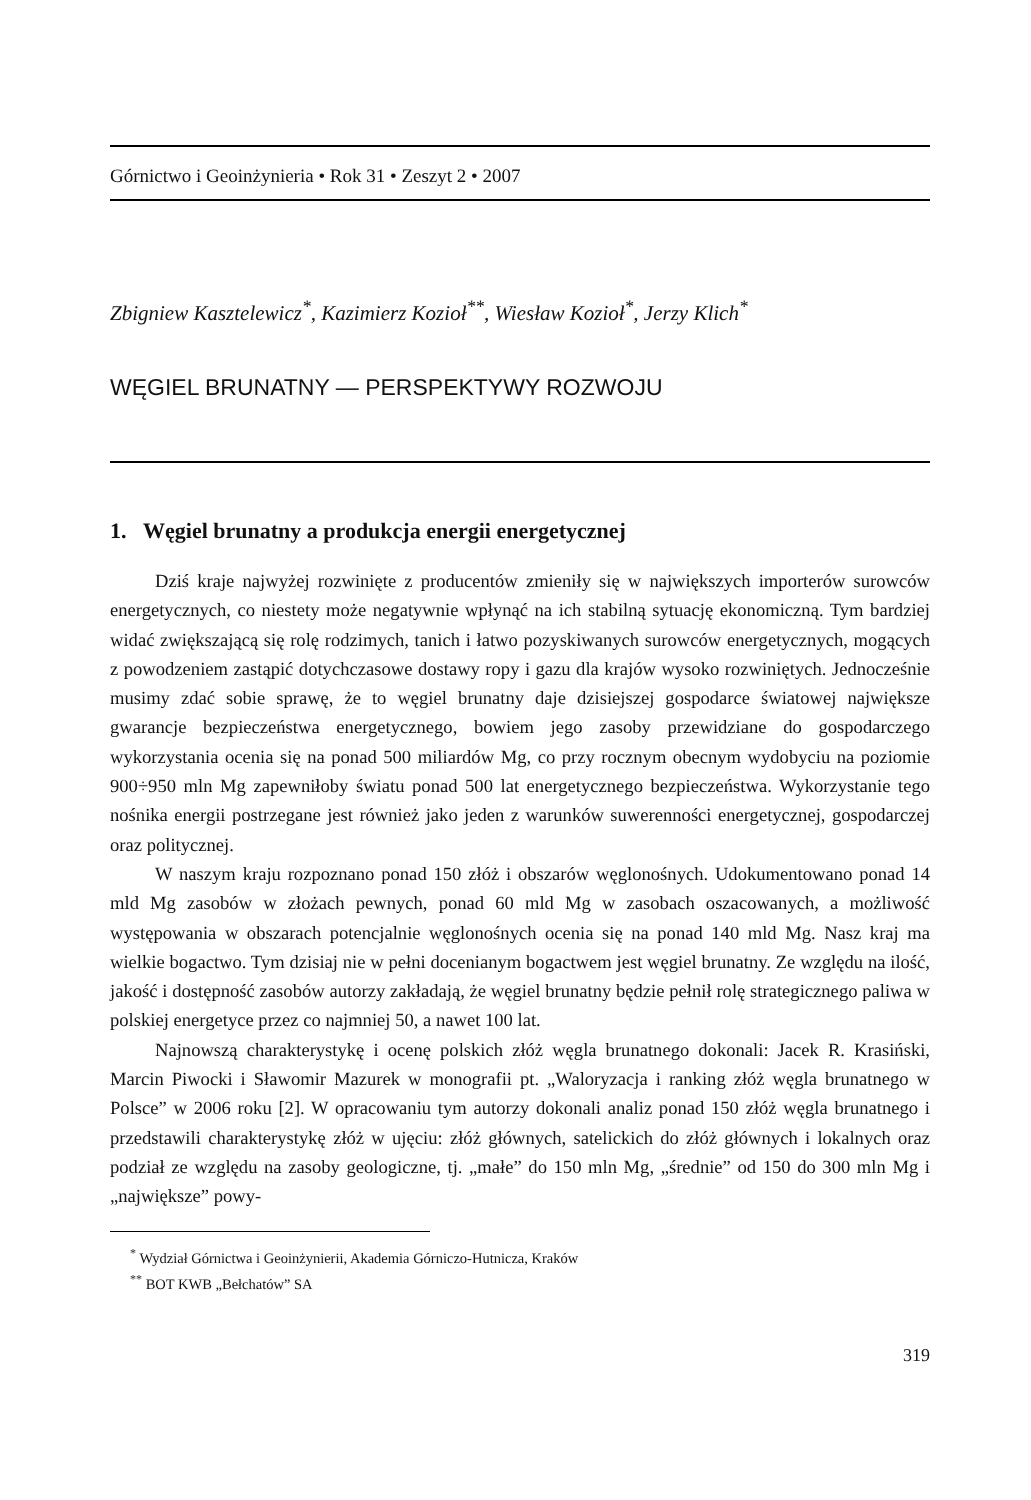Górnictwo i Geoinżynieria • Rok 31 • Zeszyt 2 • 2007
Zbigniew Kasztelewicz<sup>*</sup>, Kazimierz Kozioł<sup>**</sup>, Wiesław Kozioł<sup>*</sup>, Jerzy Klich<sup>*</sup>
WĘGIEL BRUNATNY — PERSPEKTYWY ROZWOJU
1. Węgiel brunatny a produkcja energii energetycznej
Dziś kraje najwyżej rozwinięte z producentów zmieniły się w największych importerów surowców energetycznych, co niestety może negatywnie wpłynąć na ich stabilną sytuację ekonomiczną. Tym bardziej widać zwiększającą się rolę rodzimych, tanich i łatwo pozyskiwanych surowców energetycznych, mogących z powodzeniem zastąpić dotychczasowe dostawy ropy i gazu dla krajów wysoko rozwiniętych. Jednocześnie musimy zdać sobie sprawę, że to węgiel brunatny daje dzisiejszej gospodarce światowej największe gwarancje bezpieczeństwa energetycznego, bowiem jego zasoby przewidziane do gospodarczego wykorzystania ocenia się na ponad 500 miliardów Mg, co przy rocznym obecnym wydobyciu na poziomie 900÷950 mln Mg zapewniłoby światu ponad 500 lat energetycznego bezpieczeństwa. Wykorzystanie tego nośnika energii postrzegane jest również jako jeden z warunków suwerenności energetycznej, gospodarczej oraz politycznej.
W naszym kraju rozpoznano ponad 150 złóż i obszarów węglonośnych. Udokumentowano ponad 14 mld Mg zasobów w złożach pewnych, ponad 60 mld Mg w zasobach oszacowanych, a możliwość występowania w obszarach potencjalnie węglonośnych ocenia się na ponad 140 mld Mg. Nasz kraj ma wielkie bogactwo. Tym dzisiaj nie w pełni docenianym bogactwem jest węgiel brunatny. Ze względu na ilość, jakość i dostępność zasobów autorzy zakładają, że węgiel brunatny będzie pełnił rolę strategicznego paliwa w polskiej energetyce przez co najmniej 50, a nawet 100 lat.
Najnowszą charakterystykę i ocenę polskich złóż węgla brunatnego dokonali: Jacek R. Krasiński, Marcin Piwocki i Sławomir Mazurek w monografii pt. „Waloryzacja i ranking złóż węgla brunatnego w Polsce” w 2006 roku [2]. W opracowaniu tym autorzy dokonali analiz ponad 150 złóż węgla brunatnego i przedstawili charakterystykę złóż w ujęciu: złóż głównych, satelickich do złóż głównych i lokalnych oraz podział ze względu na zasoby geologiczne, tj. „małe” do 150 mln Mg, „średnie” od 150 do 300 mln Mg i „największe” powy-
<sup>*</sup> Wydział Górnictwa i Geoinżynierii, Akademia Górniczo-Hutnicza, Kraków
<sup>**</sup> BOT KWB „Bełchatów” SA
319